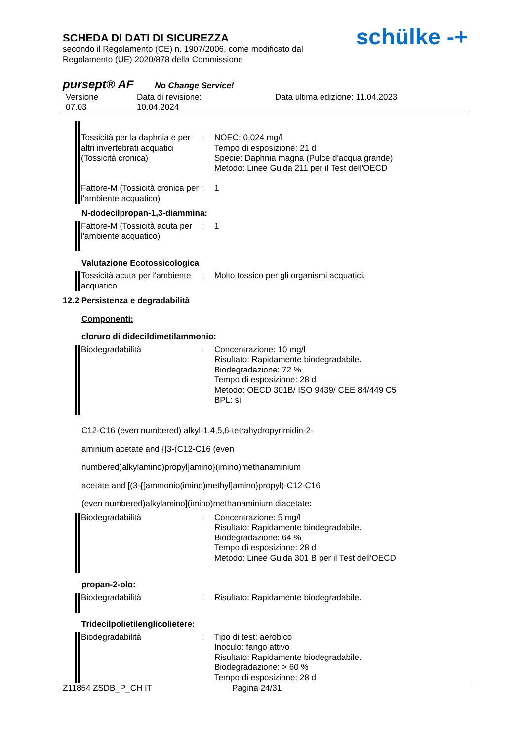schülke -+
SCHEDA DI DATI DI SICUREZZA
secondo il Regolamento (CE) n. 1907/2006, come modificato dal
Regolamento (UE) 2020/878 della Commissione
pursept® AF No Change Service!
Versione
07.03
Data di revisione:
10.04.2024
Data ultima edizione: 11.04.2023
Tossicità per la daphnia e per altri invertebrati acquatici (Tossicità cronica)
: NOEC: 0,024 mg/l
Tempo di esposizione: 21 d
Specie: Daphnia magna (Pulce d'acqua grande)
Metodo: Linee Guida 211 per il Test dell'OECD
Fattore-M (Tossicità cronica per l'ambiente acquatico)
: 1
N-dodecilpropan-1,3-diammina:
Fattore-M (Tossicità acuta per l'ambiente acquatico)
: 1
Valutazione Ecotossicologica
Tossicità acuta per l'ambiente acquatico
: Molto tossico per gli organismi acquatici.
12.2 Persistenza e degradabilità
Componenti:
cloruro di didecildimetilammonio:
Biodegradabilità : Concentrazione: 10 mg/l
Risultato: Rapidamente biodegradabile.
Biodegradazione: 72 %
Tempo di esposizione: 28 d
Metodo: OECD 301B/ ISO 9439/ CEE 84/449 C5
BPL: si
C12-C16 (even numbered) alkyl-1,4,5,6-tetrahydropyrimidin-2-
aminium acetate and {[3-(C12-C16 (even
numbered)alkylamino)propyl]amino}(imino)methanaminium
acetate and [(3-{[ammonio(imino)methyl]amino}propyl)-C12-C16
(even numbered)alkylamino](imino)methanaminium diacetate:
Biodegradabilità : Concentrazione: 5 mg/l
Risultato: Rapidamente biodegradabile.
Biodegradazione: 64 %
Tempo di esposizione: 28 d
Metodo: Linee Guida 301 B per il Test dell'OECD
propan-2-olo:
Biodegradabilità : Risultato: Rapidamente biodegradabile.
Tridecilpolietilenglicolietere:
Biodegradabilità : Tipo di test: aerobico
Inoculo: fango attivo
Risultato: Rapidamente biodegradabile.
Biodegradazione: > 60 %
Tempo di esposizione: 28 d
Z11854 ZSDB_P_CH IT Pagina 24/31